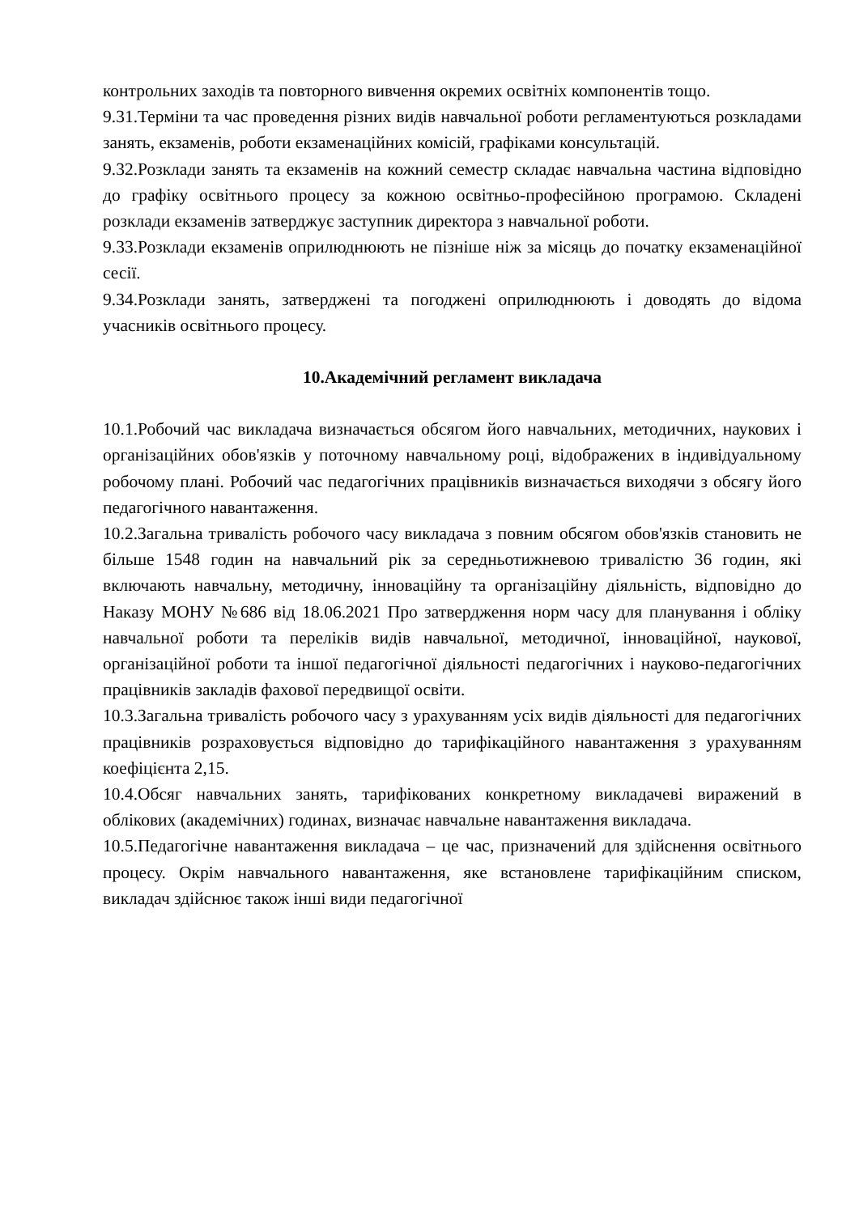контрольних заходів та повторного вивчення окремих освітніх компонентів тощо.
9.31.Терміни та час проведення різних видів навчальної роботи регламентуються розкладами занять, екзаменів, роботи екзаменаційних комісій, графіками консультацій.
9.32.Розклади занять та екзаменів на кожний семестр складає навчальна частина відповідно до графіку освітнього процесу за кожною освітньо-професійною програмою. Складені розклади екзаменів затверджує заступник директора з навчальної роботи.
9.33.Розклади екзаменів оприлюднюють не пізніше ніж за місяць до початку екзаменаційної сесії.
9.34.Розклади занять, затверджені та погоджені оприлюднюють і доводять до відома учасників освітнього процесу.
10.Академічний регламент викладача
10.1.Робочий час викладача визначається обсягом його навчальних, методичних, наукових і організаційних обов'язків у поточному навчальному році, відображених в індивідуальному робочому плані. Робочий час педагогічних працівників визначається виходячи з обсягу його педагогічного навантаження.
10.2.Загальна тривалість робочого часу викладача з повним обсягом обов'язків становить не більше 1548 годин на навчальний рік за середньотижневою тривалістю 36 годин, які включають навчальну, методичну, інноваційну та організаційну діяльність, відповідно до Наказу МОНУ №686 від 18.06.2021 Про затвердження норм часу для планування і обліку навчальної роботи та переліків видів навчальної, методичної, інноваційної, наукової, організаційної роботи та іншої педагогічної діяльності педагогічних і науково-педагогічних працівників закладів фахової передвищої освіти.
10.3.Загальна тривалість робочого часу з урахуванням усіх видів діяльності для педагогічних працівників розраховується відповідно до тарифікаційного навантаження з урахуванням коефіцієнта 2,15.
10.4.Обсяг навчальних занять, тарифікованих конкретному викладачеві виражений в облікових (академічних) годинах, визначає навчальне навантаження викладача.
10.5.Педагогічне навантаження викладача – це час, призначений для здійснення освітнього процесу. Окрім навчального навантаження, яке встановлене тарифікаційним списком, викладач здійснює також інші види педагогічної